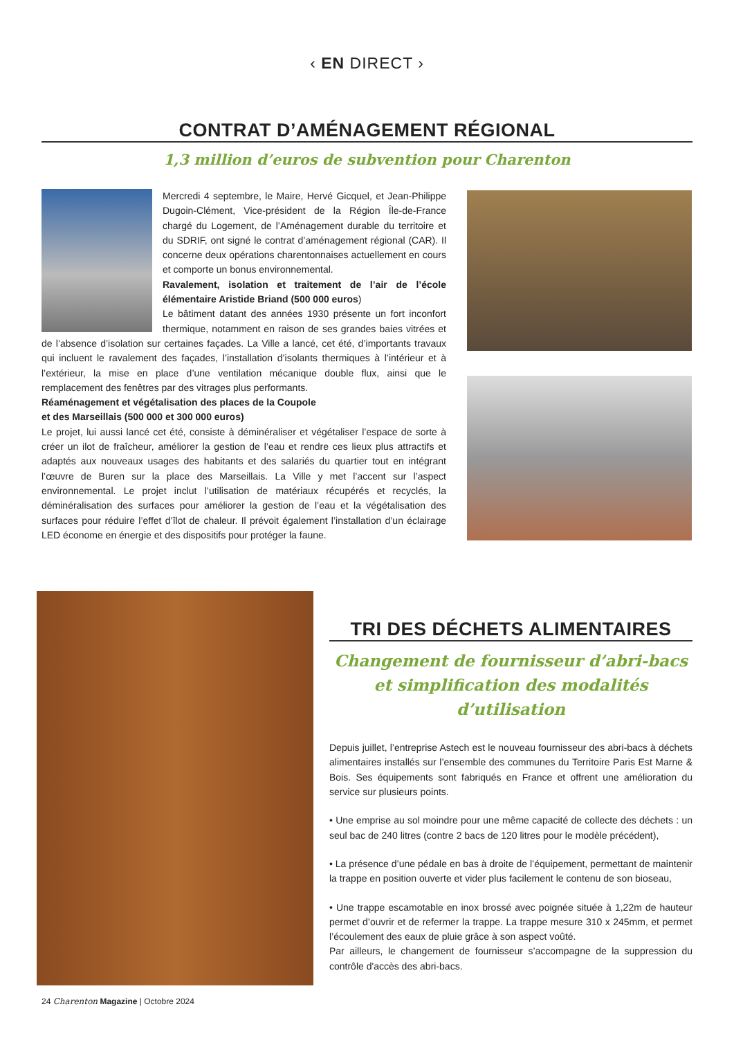‹ EN DIRECT ›
CONTRAT D’AMÉNAGEMENT RÉGIONAL
1,3 million d’euros de subvention pour Charenton
Mercredi 4 septembre, le Maire, Hervé Gicquel, et Jean-Philippe Dugoin-Clément, Vice-président de la Région Île-de-France chargé du Logement, de l’Aménagement durable du territoire et du SDRIF, ont signé le contrat d’aménagement régional (CAR). Il concerne deux opérations charentonnaises actuellement en cours et comporte un bonus environnemental.
Ravalement, isolation et traitement de l’air de l’école élémentaire Aristide Briand (500 000 euros)
Le bâtiment datant des années 1930 présente un fort inconfort thermique, notamment en raison de ses grandes baies vitrées et de l’absence d’isolation sur certaines façades. La Ville a lancé, cet été, d’importants travaux qui incluent le ravalement des façades, l’installation d’isolants thermiques à l’intérieur et à l’extérieur, la mise en place d’une ventilation mécanique double flux, ainsi que le remplacement des fenêtres par des vitrages plus performants.
Réaménagement et végétalisation des places de la Coupole
et des Marseillais (500 000 et 300 000 euros)
Le projet, lui aussi lancé cet été, consiste à déminéraliser et végétaliser l’espace de sorte à créer un ilot de fraîcheur, améliorer la gestion de l’eau et rendre ces lieux plus attractifs et adaptés aux nouveaux usages des habitants et des salariés du quartier tout en intégrant l’œuvre de Buren sur la place des Marseillais. La Ville y met l’accent sur l’aspect environnemental. Le projet inclut l’utilisation de matériaux récupérés et recyclés, la déminéralisation des surfaces pour améliorer la gestion de l’eau et la végétalisation des surfaces pour réduire l’effet d’îlot de chaleur. Il prévoit également l’installation d’un éclairage LED économe en énergie et des dispositifs pour protéger la faune.
TRI DES DÉCHETS ALIMENTAIRES
Changement de fournisseur d’abri-bacs
et simplification des modalités d’utilisation
Depuis juillet, l’entreprise Astech est le nouveau fournisseur des abri-bacs à déchets alimentaires installés sur l’ensemble des communes du Territoire Paris Est Marne & Bois. Ses équipements sont fabriqués en France et offrent une amélioration du service sur plusieurs points.
• Une emprise au sol moindre pour une même capacité de collecte des déchets : un seul bac de 240 litres (contre 2 bacs de 120 litres pour le modèle précédent),
• La présence d’une pédale en bas à droite de l’équipement, permettant de maintenir la trappe en position ouverte et vider plus facilement le contenu de son bioseau,
• Une trappe escamotable en inox brossé avec poignée située à 1,22m de hauteur permet d’ouvrir et de refermer la trappe. La trappe mesure 310 x 245mm, et permet l’écoulement des eaux de pluie grâce à son aspect voûté.
Par ailleurs, le changement de fournisseur s’accompagne de la suppression du contrôle d'accès des abri-bacs.
24 Charenton Magazine | Octobre 2024